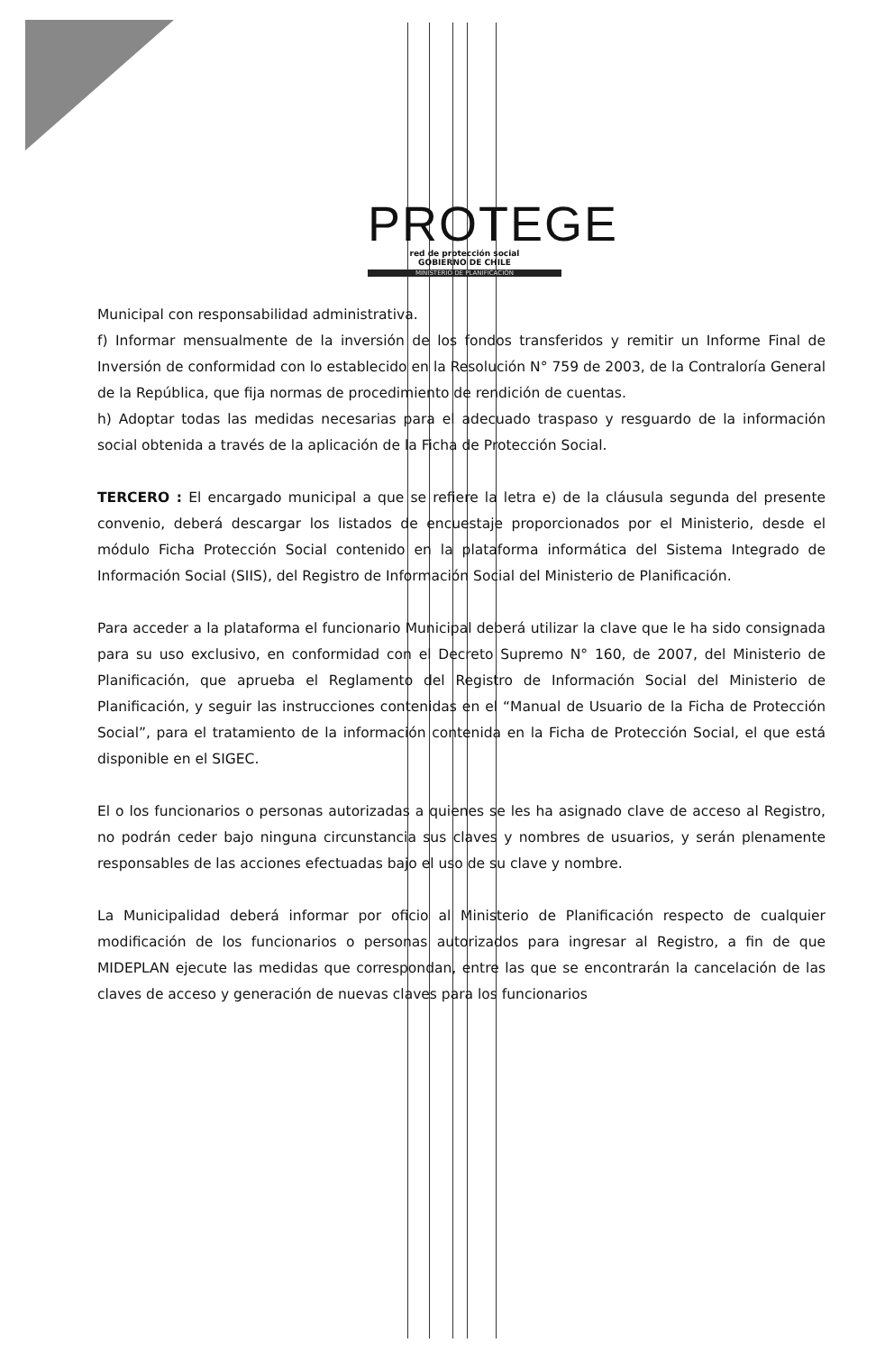PROTEGE
red de protección social
GOBIERNO DE CHILE
MINISTERIO DE PLANIFICACIÓN
Municipal con responsabilidad administrativa.
f) Informar mensualmente de la inversión de los fondos transferidos y remitir un Informe Final de Inversión de conformidad con lo establecido en la Resolución N° 759 de 2003, de la Contraloría General de la República, que fija normas de procedimiento de rendición de cuentas.
h) Adoptar todas las medidas necesarias para el adecuado traspaso y resguardo de la información social obtenida a través de la aplicación de la Ficha de Protección Social.
TERCERO : El encargado municipal a que se refiere la letra e) de la cláusula segunda del presente convenio, deberá descargar los listados de encuestaje proporcionados por el Ministerio, desde el módulo Ficha Protección Social contenido en la plataforma informática del Sistema Integrado de Información Social (SIIS), del Registro de Información Social del Ministerio de Planificación.
Para acceder a la plataforma el funcionario Municipal deberá utilizar la clave que le ha sido consignada para su uso exclusivo, en conformidad con el Decreto Supremo N° 160, de 2007, del Ministerio de Planificación, que aprueba el Reglamento del Registro de Información Social del Ministerio de Planificación, y seguir las instrucciones contenidas en el “Manual de Usuario de la Ficha de Protección Social”, para el tratamiento de la información contenida en la Ficha de Protección Social, el que está disponible en el SIGEC.
El o los funcionarios o personas autorizadas a quienes se les ha asignado clave de acceso al Registro, no podrán ceder bajo ninguna circunstancia sus claves y nombres de usuarios, y serán plenamente responsables de las acciones efectuadas bajo el uso de su clave y nombre.
La Municipalidad deberá informar por oficio al Ministerio de Planificación respecto de cualquier modificación de los funcionarios o personas autorizados para ingresar al Registro, a fin de que MIDEPLAN ejecute las medidas que correspondan, entre las que se encontrarán la cancelación de las claves de acceso y generación de nuevas claves para los funcionarios